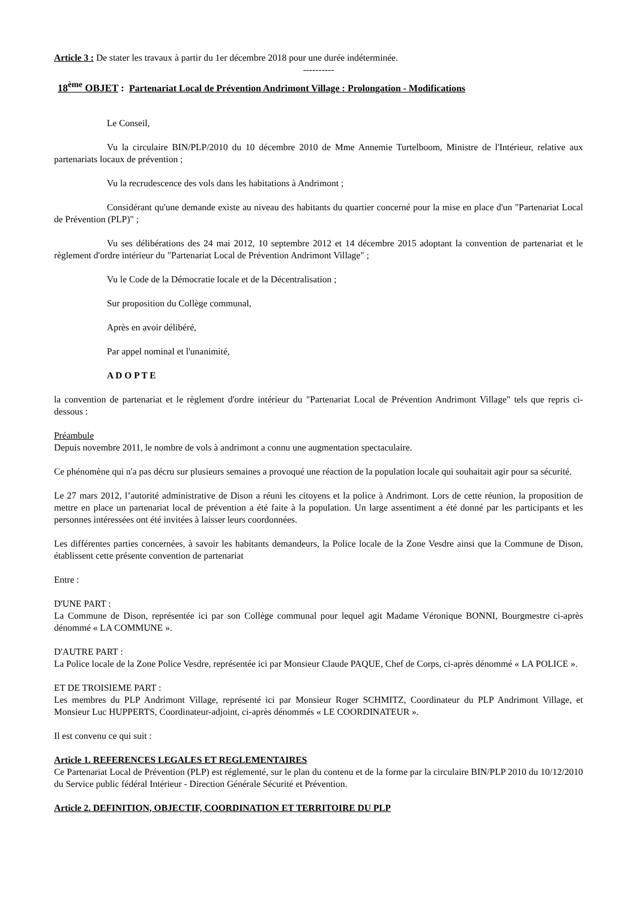Article 3 : De stater les travaux à partir du 1er décembre 2018 pour une durée indéterminée.
----------
18<sup>ème</sup> OBJET : Partenariat Local de Prévention Andrimont Village : Prolongation - Modifications
Le Conseil,
Vu la circulaire BIN/PLP/2010 du 10 décembre 2010 de Mme Annemie Turtelboom, Ministre de l'Intérieur, relative aux partenariats locaux de prévention ;
Vu la recrudescence des vols dans les habitations à Andrimont ;
Considérant qu'une demande existe au niveau des habitants du quartier concerné pour la mise en place d'un "Partenariat Local de Prévention (PLP)" ;
Vu ses délibérations des 24 mai 2012, 10 septembre 2012 et 14 décembre 2015 adoptant la convention de partenariat et le règlement d'ordre intérieur du "Partenariat Local de Prévention Andrimont Village" ;
Vu le Code de la Démocratie locale et de la Décentralisation ;
Sur proposition du Collège communal,
Après en avoir délibéré,
Par appel nominal et l'unanimité,
A D O P T E
la convention de partenariat et le règlement d'ordre intérieur du "Partenariat Local de Prévention Andrimont Village" tels que repris ci-dessous :
Préambule
Depuis novembre 2011, le nombre de vols à andrimont a connu une augmentation spectaculaire.
Ce phénomène qui n'a pas décru sur plusieurs semaines a provoqué une réaction de la population locale qui souhaitait agir pour sa sécurité.
Le 27 mars 2012, l’autorité administrative de Dison a réuni les citoyens et la police à Andrimont. Lors de cette réunion, la proposition de mettre en place un partenariat local de prévention a été faite à la population. Un large assentiment a été donné par les participants et les personnes intéressées ont été invitées à laisser leurs coordonnées.
Les différentes parties concernées, à savoir les habitants demandeurs, la Police locale de la Zone Vesdre ainsi que la Commune de Dison, établissent cette présente convention de partenariat
Entre :
D'UNE PART :
La Commune de Dison, représentée ici par son Collège communal pour lequel agit Madame Véronique BONNI, Bourgmestre ci-après dénommé « LA COMMUNE ».
D'AUTRE PART :
La Police locale de la Zone Police Vesdre, représentée ici par Monsieur Claude PAQUE, Chef de Corps, ci-après dénommé « LA POLICE ».
ET DE TROISIEME PART :
Les membres du PLP Andrimont Village, représenté ici par Monsieur Roger SCHMITZ, Coordinateur du PLP Andrimont Village, et Monsieur Luc HUPPERTS, Coordinateur-adjoint, ci-après dénommés « LE COORDINATEUR ».
Il est convenu ce qui suit :
Article 1. REFERENCES LEGALES ET REGLEMENTAIRES
Ce Partenariat Local de Prévention (PLP) est réglementé, sur le plan du contenu et de la forme par la circulaire BIN/PLP 2010 du 10/12/2010 du Service public fédéral Intérieur - Direction Générale Sécurité et Prévention.
Article 2. DEFINITION, OBJECTIF, COORDINATION ET TERRITOIRE DU PLP